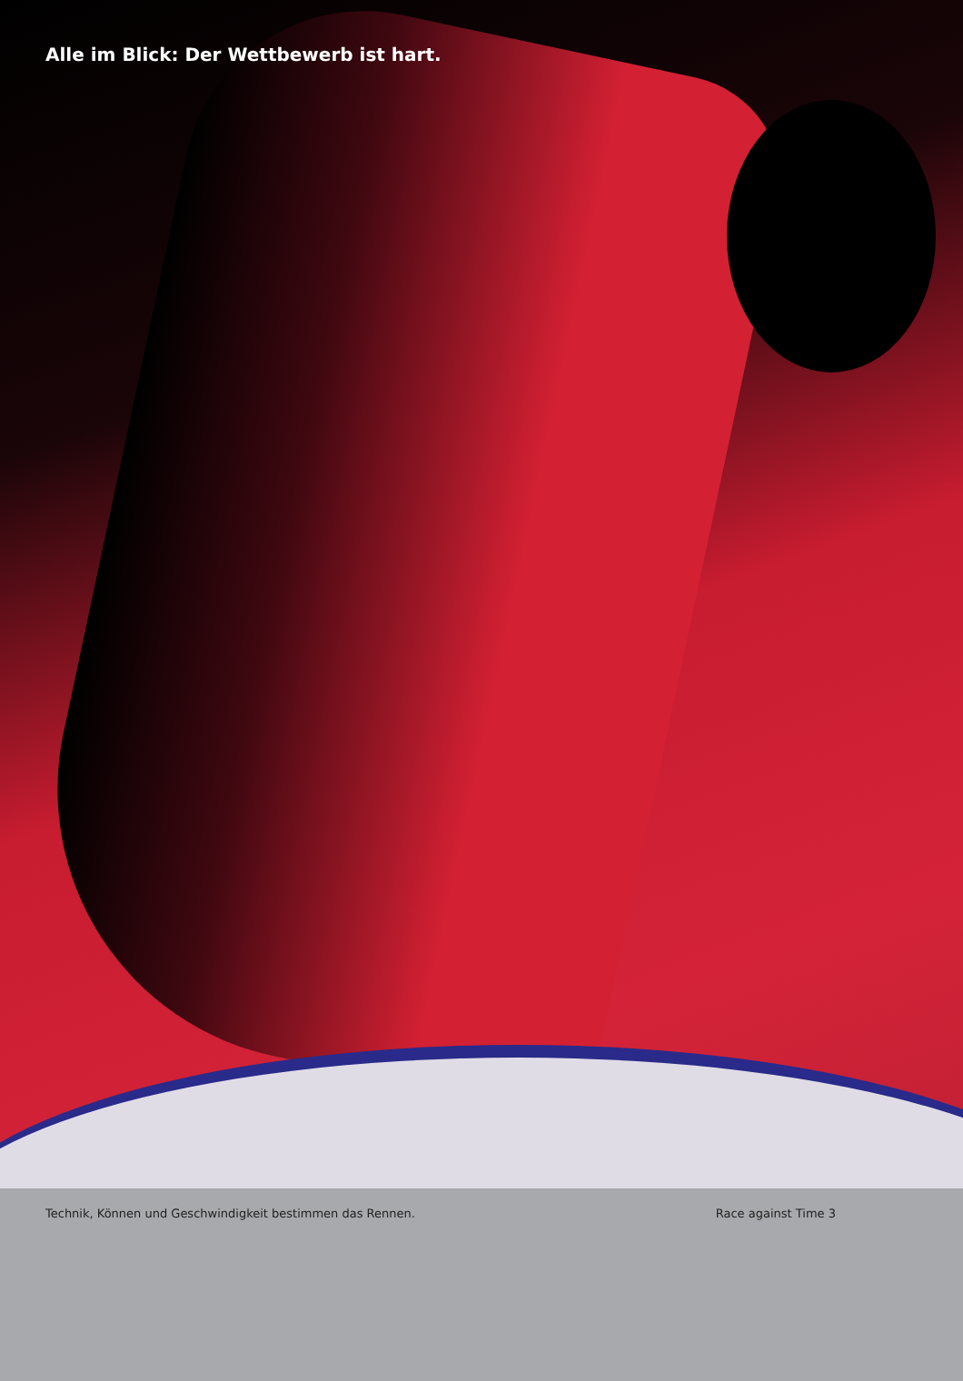Alle im Blick: Der Wettbewerb ist hart.
Technik, Können und Geschwindigkeit bestimmen das Rennen. Race against Time 3